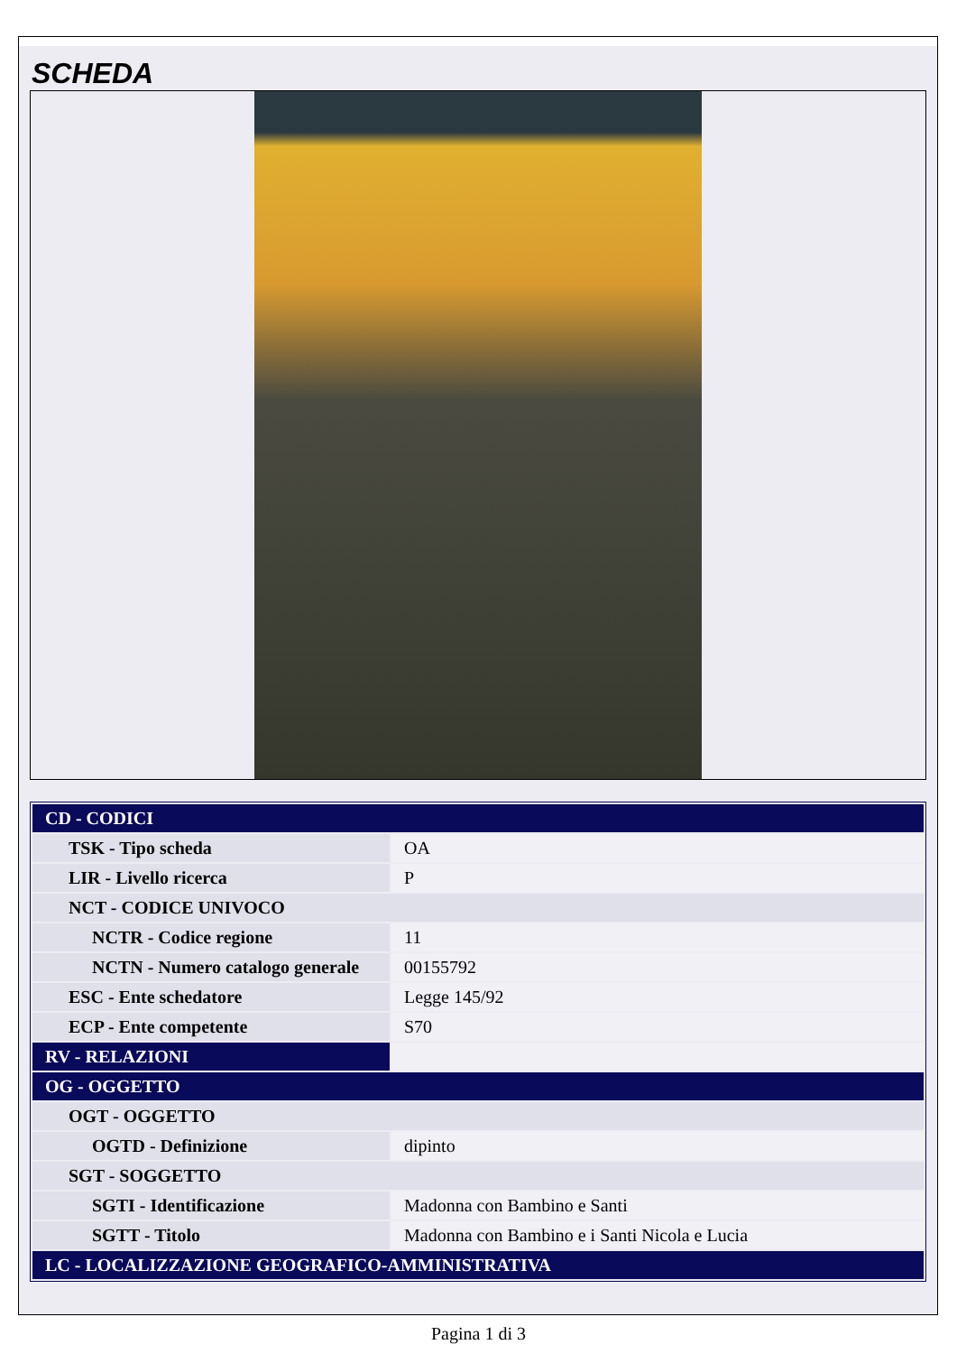SCHEDA
| CD - CODICI | |
| TSK - Tipo scheda | OA |
| LIR - Livello ricerca | P |
| NCT - CODICE UNIVOCO | |
| NCTR - Codice regione | 11 |
| NCTN - Numero catalogo generale | 00155792 |
| ESC - Ente schedatore | Legge 145/92 |
| ECP - Ente competente | S70 |
| RV - RELAZIONI | |
| OG - OGGETTO | |
| OGT - OGGETTO | |
| OGTD - Definizione | dipinto |
| SGT - SOGGETTO | |
| SGTI - Identificazione | Madonna con Bambino e Santi |
| SGTT - Titolo | Madonna con Bambino e i Santi Nicola e Lucia |
| LC - LOCALIZZAZIONE GEOGRAFICO-AMMINISTRATIVA | |
Pagina 1 di 3